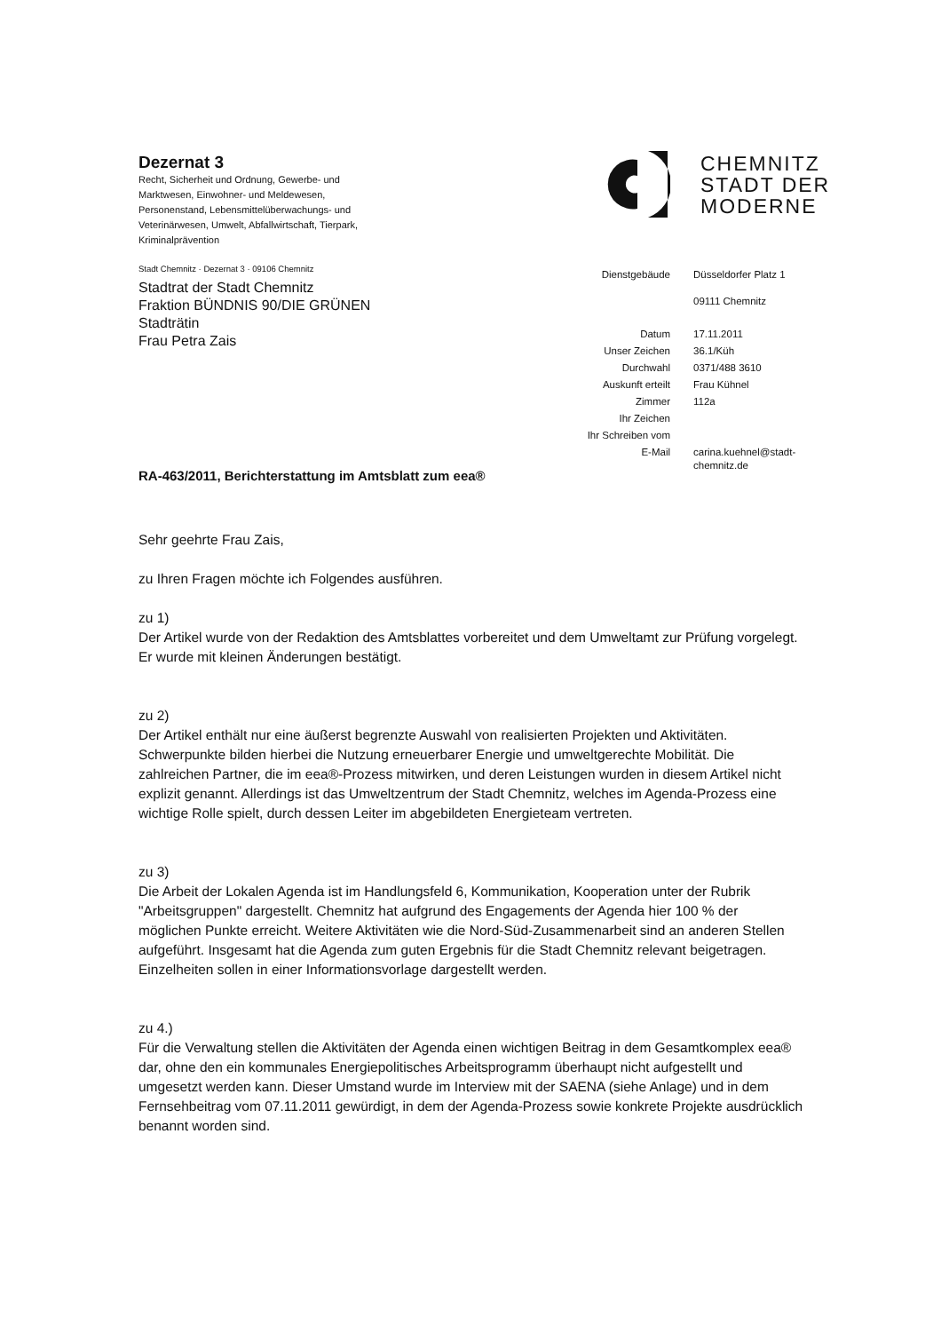Dezernat 3
Recht, Sicherheit und Ordnung, Gewerbe- und Marktwesen, Einwohner- und Meldewesen, Personenstand, Lebensmittelüberwachungs- und Veterinärwesen, Umwelt, Abfallwirtschaft, Tierpark, Kriminalprävention
Stadt Chemnitz · Dezernat 3 · 09106 Chemnitz
Stadtrat der Stadt Chemnitz
Fraktion BÜNDNIS 90/DIE GRÜNEN
Stadträtin
Frau Petra Zais
CHEMNITZ
STADT DER
MODERNE
| Dienstgebäude | Düsseldorfer Platz 1 09111 Chemnitz |
| Datum | 17.11.2011 |
| Unser Zeichen | 36.1/Küh |
| Durchwahl | 0371/488 3610 |
| Auskunft erteilt | Frau Kühnel |
| Zimmer | 112a |
| Ihr Zeichen | |
| Ihr Schreiben vom | |
| E-Mail | carina.kuehnel@stadt- chemnitz.de |
RA-463/2011, Berichterstattung im Amtsblatt zum eea®
Sehr geehrte Frau Zais,
zu Ihren Fragen möchte ich Folgendes ausführen.
zu 1)
Der Artikel wurde von der Redaktion des Amtsblattes vorbereitet und dem Umweltamt zur Prüfung vorgelegt. Er wurde mit kleinen Änderungen bestätigt.
zu 2)
Der Artikel enthält nur eine äußerst begrenzte Auswahl von realisierten Projekten und Aktivitäten. Schwerpunkte bilden hierbei die Nutzung erneuerbarer Energie und umweltgerechte Mobilität. Die zahlreichen Partner, die im eea®-Prozess mitwirken, und deren Leistungen wurden in diesem Artikel nicht explizit genannt. Allerdings ist das Umweltzentrum der Stadt Chemnitz, welches im Agenda-Prozess eine wichtige Rolle spielt, durch dessen Leiter im abgebildeten Energieteam vertreten.
zu 3)
Die Arbeit der Lokalen Agenda ist im Handlungsfeld 6, Kommunikation, Kooperation unter der Rubrik "Arbeitsgruppen" dargestellt. Chemnitz hat aufgrund des Engagements der Agenda hier 100 % der möglichen Punkte erreicht. Weitere Aktivitäten wie die Nord-Süd-Zusammenarbeit sind an anderen Stellen aufgeführt. Insgesamt hat die Agenda zum guten Ergebnis für die Stadt Chemnitz relevant beigetragen. Einzelheiten sollen in einer Informationsvorlage dargestellt werden.
zu 4.)
Für die Verwaltung stellen die Aktivitäten der Agenda einen wichtigen Beitrag in dem Gesamtkomplex eea® dar, ohne den ein kommunales Energiepolitisches Arbeitsprogramm überhaupt nicht aufgestellt und umgesetzt werden kann. Dieser Umstand wurde im Interview mit der SAENA (siehe Anlage) und in dem Fernsehbeitrag vom 07.11.2011 gewürdigt, in dem der Agenda-Prozess sowie konkrete Projekte ausdrücklich benannt worden sind.